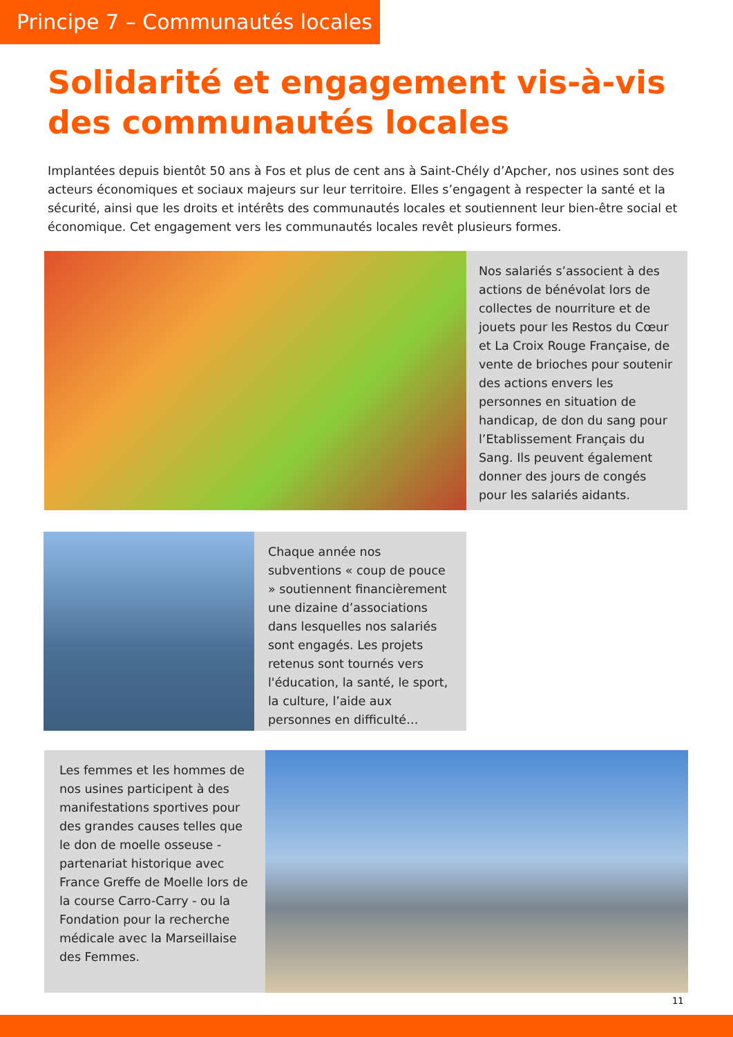Principe 7 – Communautés locales
Solidarité et engagement vis-à-vis des communautés locales
Implantées depuis bientôt 50 ans à Fos et plus de cent ans à Saint-Chély d’Apcher, nos usines sont des acteurs économiques et sociaux majeurs sur leur territoire. Elles s’engagent à respecter la santé et la sécurité, ainsi que les droits et intérêts des communautés locales et soutiennent leur bien-être social et économique. Cet engagement vers les communautés locales revêt plusieurs formes.
Nos salariés s’associent à des actions de bénévolat lors de collectes de nourriture et de jouets pour les Restos du Cœur et La Croix Rouge Française, de vente de brioches pour soutenir des actions envers les personnes en situation de handicap, de don du sang pour l’Etablissement Français du Sang. Ils peuvent également donner des jours de congés pour les salariés aidants.
Chaque année nos subventions « coup de pouce » soutiennent financièrement une dizaine d’associations dans lesquelles nos salariés sont engagés. Les projets retenus sont tournés vers l'éducation, la santé, le sport, la culture, l’aide aux personnes en difficulté…
Les femmes et les hommes de nos usines participent à des manifestations sportives pour des grandes causes telles que le don de moelle osseuse - partenariat historique avec France Greffe de Moelle lors de la course Carro-Carry - ou la Fondation pour la recherche médicale avec la Marseillaise des Femmes.
11